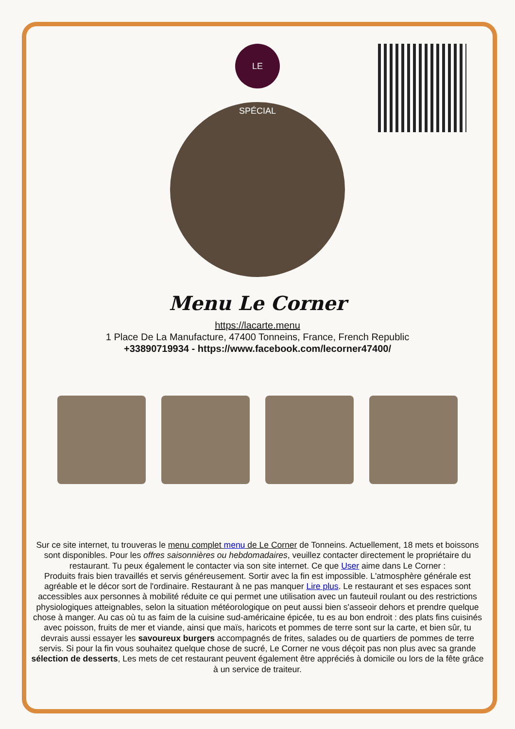LE SPÉCIAL
Menu Le Corner
https://lacarte.menu
1 Place De La Manufacture, 47400 Tonneins, France, French Republic
+33890719934 - https://www.facebook.com/lecorner47400/
Sur ce site internet, tu trouveras le menu complet menu de Le Corner de Tonneins. Actuellement, 18 mets et boissons sont disponibles. Pour les offres saisonnières ou hebdomadaires, veuillez contacter directement le propriétaire du restaurant. Tu peux également le contacter via son site internet. Ce que User aime dans Le Corner :
Produits frais bien travaillés et servis généreusement. Sortir avec la fin est impossible. L'atmosphère générale est agréable et le décor sort de l'ordinaire. Restaurant à ne pas manquer Lire plus. Le restaurant et ses espaces sont accessibles aux personnes à mobilité réduite ce qui permet une utilisation avec un fauteuil roulant ou des restrictions physiologiques atteignables, selon la situation météorologique on peut aussi bien s'asseoir dehors et prendre quelque chose à manger. Au cas où tu as faim de la cuisine sud-américaine épicée, tu es au bon endroit : des plats fins cuisinés avec poisson, fruits de mer et viande, ainsi que maïs, haricots et pommes de terre sont sur la carte, et bien sûr, tu devrais aussi essayer les savoureux burgers accompagnés de frites, salades ou de quartiers de pommes de terre servis. Si pour la fin vous souhaitez quelque chose de sucré, Le Corner ne vous déçoit pas non plus avec sa grande sélection de desserts, Les mets de cet restaurant peuvent également être appréciés à domicile ou lors de la fête grâce à un service de traiteur.